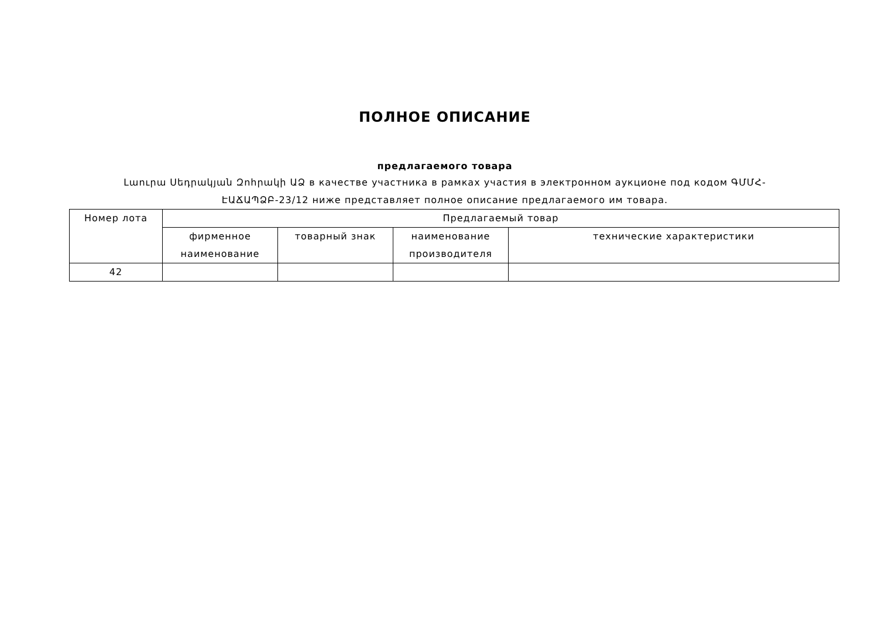ПОЛНОЕ ОПИСАНИЕ
предлагаемого товара
Լաուրա Սեդրակյան Զոհրակի ԱՁ в качестве участника в рамках участия в электронном аукционе под кодом ԳՄՄՀ-ԷԱՃԱՊՁԲ-23/12 ниже представляет полное описание предлагаемого им товара.
| Номер лота | Предлагаемый товар | | | |
| --- | --- | --- | --- | --- |
| | фирменное наименование | товарный знак | наименование производителя | технические характеристики |
| 42 | | | | |